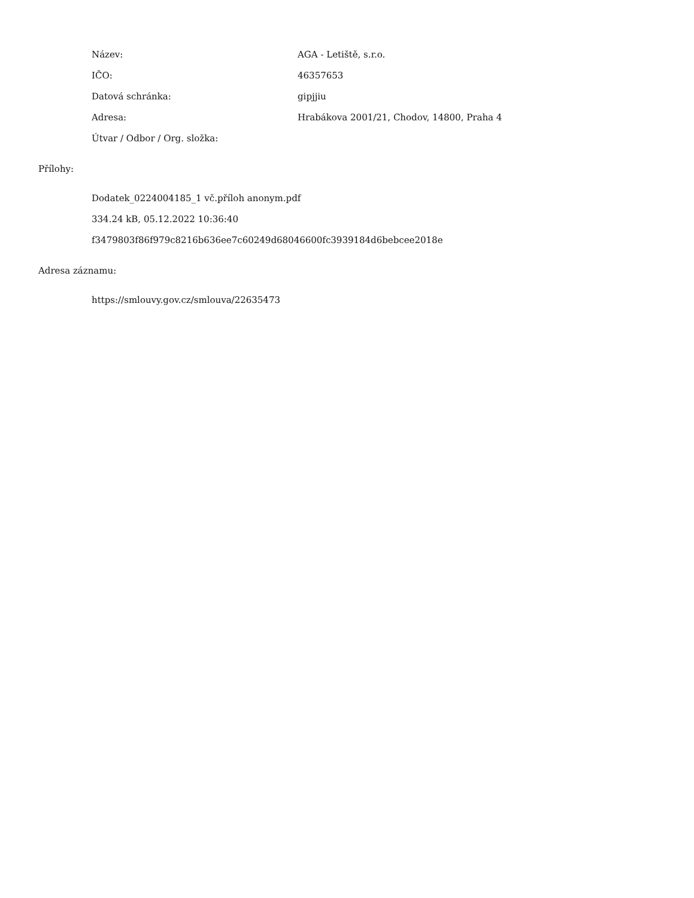Název: AGA - Letiště, s.r.o.
IČO: 46357653
Datová schránka: gipjjiu
Adresa:
Hrabákova 2001/21, Chodov, 14800, Praha 4
Útvar / Odbor / Org. složka:
Přílohy:
Dodatek_0224004185_1 vč.příloh anonym.pdf
334.24 kB, 05.12.2022 10:36:40
f3479803f86f979c8216b636ee7c60249d68046600fc3939184d6bebcee2018e
Adresa záznamu:
https://smlouvy.gov.cz/smlouva/22635473